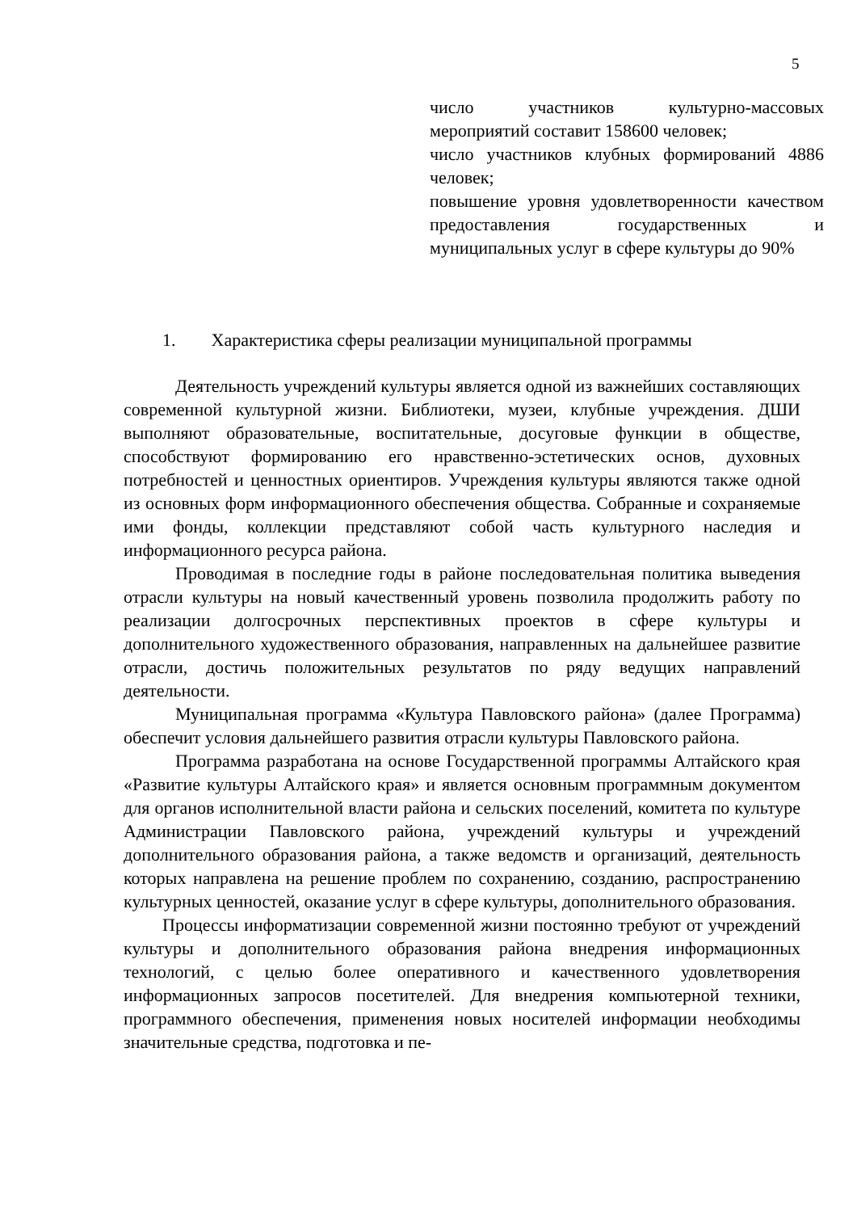5
число участников культурно-массовых мероприятий составит 158600 человек;
число участников клубных формирований 4886 человек;
повышение уровня удовлетворенности качеством предоставления государственных и муниципальных услуг в сфере культуры до 90%
1. Характеристика сферы реализации муниципальной программы
Деятельность учреждений культуры является одной из важнейших составляющих современной культурной жизни. Библиотеки, музеи, клубные учреждения. ДШИ выполняют образовательные, воспитательные, досуговые функции в обществе, способствуют формированию его нравственно-эстетических основ, духовных потребностей и ценностных ориентиров. Учреждения культуры являются также одной из основных форм информационного обеспечения общества. Собранные и сохраняемые ими фонды, коллекции представляют собой часть культурного наследия и информационного ресурса района.
Проводимая в последние годы в районе последовательная политика выведения отрасли культуры на новый качественный уровень позволила продолжить работу по реализации долгосрочных перспективных проектов в сфере культуры и дополнительного художественного образования, направленных на дальнейшее развитие отрасли, достичь положительных результатов по ряду ведущих направлений деятельности.
Муниципальная программа «Культура Павловского района» (далее Программа) обеспечит условия дальнейшего развития отрасли культуры Павловского района.
Программа разработана на основе Государственной программы Алтайского края «Развитие культуры Алтайского края» и является основным программным документом для органов исполнительной власти района и сельских поселений, комитета по культуре Администрации Павловского района, учреждений культуры и учреждений дополнительного образования района, а также ведомств и организаций, деятельность которых направлена на решение проблем по сохранению, созданию, распространению культурных ценностей, оказание услуг в сфере культуры, дополнительного образования.
Процессы информатизации современной жизни постоянно требуют от учреждений культуры и дополнительного образования района внедрения информационных технологий, с целью более оперативного и качественного удовлетворения информационных запросов посетителей. Для внедрения компьютерной техники, программного обеспечения, применения новых носителей информации необходимы значительные средства, подготовка и пе-